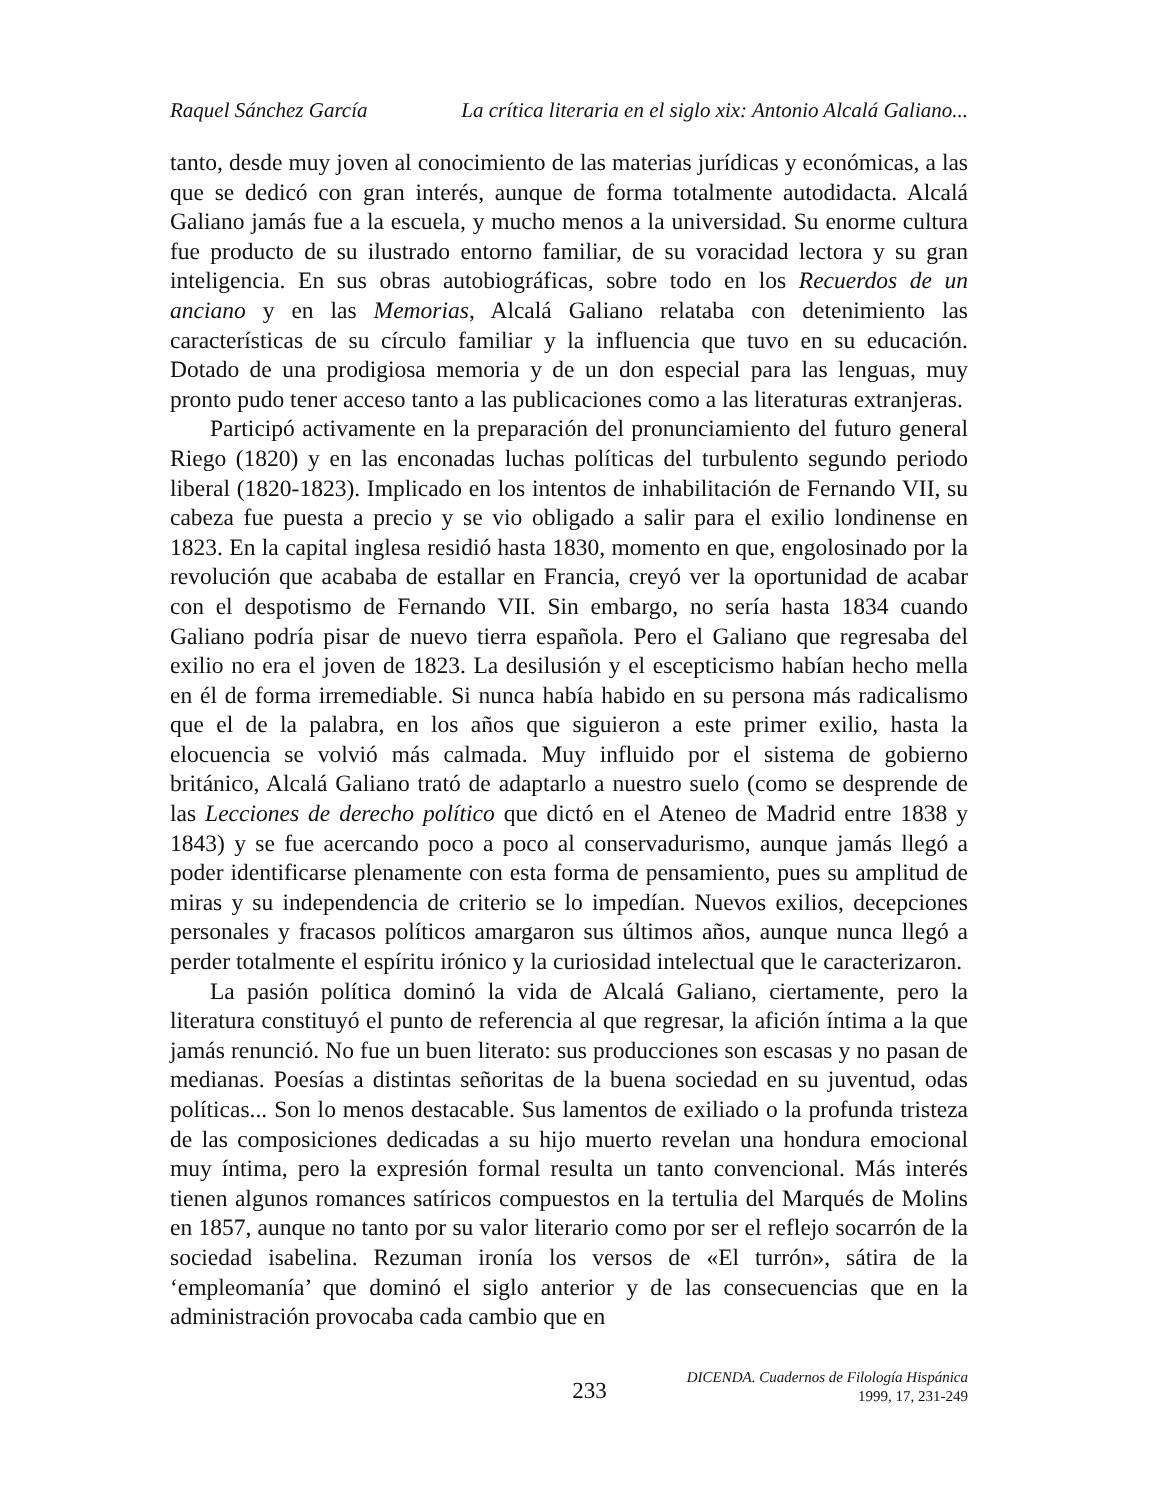Raquel Sánchez García La crítica literaria en el siglo xix: Antonio Alcalá Galiano...
tanto, desde muy joven al conocimiento de las materias jurídicas y económicas, a las que se dedicó con gran interés, aunque de forma totalmente autodidacta. Alcalá Galiano jamás fue a la escuela, y mucho menos a la universidad. Su enorme cultura fue producto de su ilustrado entorno familiar, de su voracidad lectora y su gran inteligencia. En sus obras autobiográficas, sobre todo en los Recuerdos de un anciano y en las Memorias, Alcalá Galiano relataba con detenimiento las características de su círculo familiar y la influencia que tuvo en su educación. Dotado de una prodigiosa memoria y de un don especial para las lenguas, muy pronto pudo tener acceso tanto a las publicaciones como a las literaturas extranjeras.
Participó activamente en la preparación del pronunciamiento del futuro general Riego (1820) y en las enconadas luchas políticas del turbulento segundo periodo liberal (1820-1823). Implicado en los intentos de inhabilitación de Fernando VII, su cabeza fue puesta a precio y se vio obligado a salir para el exilio londinense en 1823. En la capital inglesa residió hasta 1830, momento en que, engolosinado por la revolución que acababa de estallar en Francia, creyó ver la oportunidad de acabar con el despotismo de Fernando VII. Sin embargo, no sería hasta 1834 cuando Galiano podría pisar de nuevo tierra española. Pero el Galiano que regresaba del exilio no era el joven de 1823. La desilusión y el escepticismo habían hecho mella en él de forma irremediable. Si nunca había habido en su persona más radicalismo que el de la palabra, en los años que siguieron a este primer exilio, hasta la elocuencia se volvió más calmada. Muy influido por el sistema de gobierno británico, Alcalá Galiano trató de adaptarlo a nuestro suelo (como se desprende de las Lecciones de derecho político que dictó en el Ateneo de Madrid entre 1838 y 1843) y se fue acercando poco a poco al conservadurismo, aunque jamás llegó a poder identificarse plenamente con esta forma de pensamiento, pues su amplitud de miras y su independencia de criterio se lo impedían. Nuevos exilios, decepciones personales y fracasos políticos amargaron sus últimos años, aunque nunca llegó a perder totalmente el espíritu irónico y la curiosidad intelectual que le caracterizaron.
La pasión política dominó la vida de Alcalá Galiano, ciertamente, pero la literatura constituyó el punto de referencia al que regresar, la afición íntima a la que jamás renunció. No fue un buen literato: sus producciones son escasas y no pasan de medianas. Poesías a distintas señoritas de la buena sociedad en su juventud, odas políticas... Son lo menos destacable. Sus lamentos de exiliado o la profunda tristeza de las composiciones dedicadas a su hijo muerto revelan una hondura emocional muy íntima, pero la expresión formal resulta un tanto convencional. Más interés tienen algunos romances satíricos compuestos en la tertulia del Marqués de Molins en 1857, aunque no tanto por su valor literario como por ser el reflejo socarrón de la sociedad isabelina. Rezuman ironía los versos de «El turrón», sátira de la ‘empleomanía’ que dominó el siglo anterior y de las consecuencias que en la administración provocaba cada cambio que en
233
DICENDA. Cuadernos de Filología Hispánica
1999, 17, 231-249